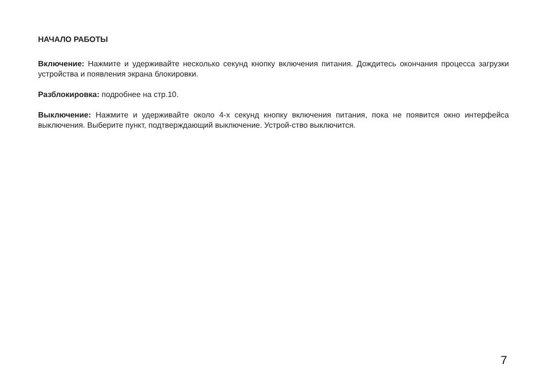НАЧАЛО РАБОТЫ
Включение: Нажмите и удерживайте несколько секунд кнопку включения питания. Дождитесь окончания процесса загрузки устройства и появления экрана блокировки.
Разблокировка: подробнее на стр.10.
Выключение: Нажмите и удерживайте около 4-х секунд кнопку включения питания, пока не появится окно интерфейса выключения. Выберите пункт, подтверждающий выключение. Устрой-ство выключится.
7